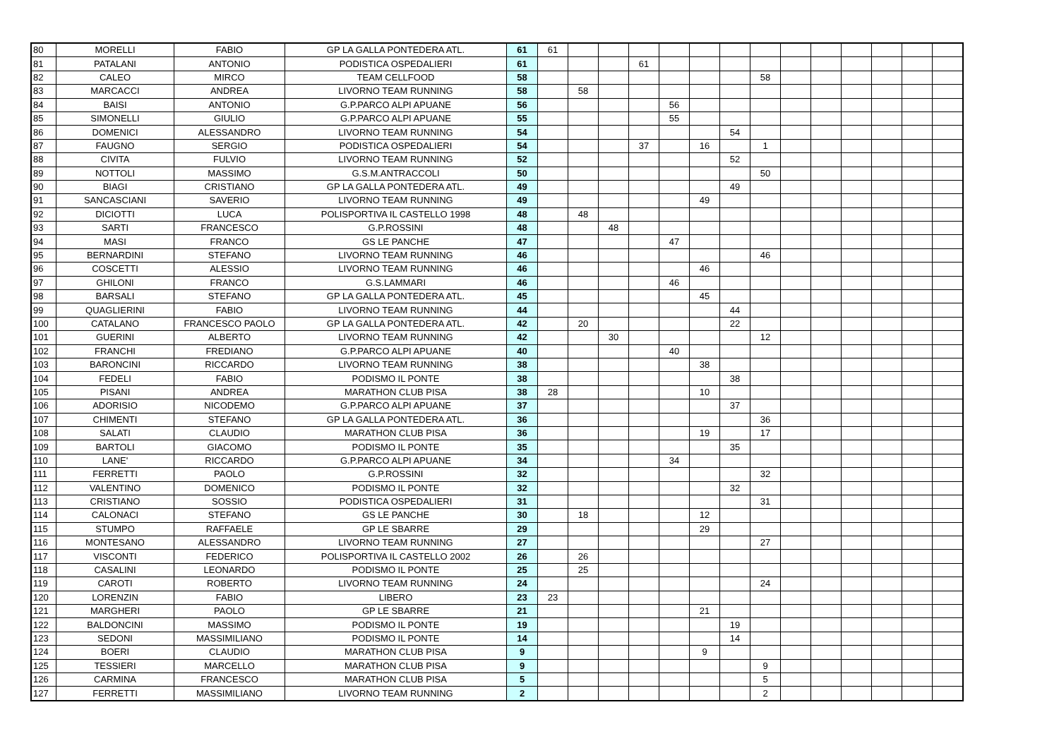| 80 | MORELLI | FABIO | GP LA GALLA PONTEDERA ATL. | 61 | 61 | | | | | | | | | | | | | |
| 81 | PATALANI | ANTONIO | PODISTICA OSPEDALIERI | 61 | | | | 61 | | | | | | | | | | |
| 82 | CALEO | MIRCO | TEAM CELLFOOD | 58 | | | | | | | | 58 | | | | | | |
| 83 | MARCACCI | ANDREA | LIVORNO TEAM RUNNING | 58 | | 58 | | | | | | | | | | | | |
| 84 | BAISI | ANTONIO | G.P.PARCO ALPI APUANE | 56 | | | | | 56 | | | | | | | | | |
| 85 | SIMONELLI | GIULIO | G.P.PARCO ALPI APUANE | 55 | | | | | 55 | | | | | | | | | |
| 86 | DOMENICI | ALESSANDRO | LIVORNO TEAM RUNNING | 54 | | | | | | | 54 | | | | | | | |
| 87 | FAUGNO | SERGIO | PODISTICA OSPEDALIERI | 54 | | | | 37 | | 16 | | 1 | | | | | | |
| 88 | CIVITA | FULVIO | LIVORNO TEAM RUNNING | 52 | | | | | | | 52 | | | | | | | |
| 89 | NOTTOLI | MASSIMO | G.S.M.ANTRACCOLI | 50 | | | | | | | | 50 | | | | | | |
| 90 | BIAGI | CRISTIANO | GP LA GALLA PONTEDERA ATL. | 49 | | | | | | | 49 | | | | | | | |
| 91 | SANCASCIANI | SAVERIO | LIVORNO TEAM RUNNING | 49 | | | | | | 49 | | | | | | | | |
| 92 | DICIOTTI | LUCA | POLISPORTIVA IL CASTELLO 1998 | 48 | | 48 | | | | | | | | | | | | |
| 93 | SARTI | FRANCESCO | G.P.ROSSINI | 48 | | | 48 | | | | | | | | | | | |
| 94 | MASI | FRANCO | GS LE PANCHE | 47 | | | | | 47 | | | | | | | | | |
| 95 | BERNARDINI | STEFANO | LIVORNO TEAM RUNNING | 46 | | | | | | | | 46 | | | | | | |
| 96 | COSCETTI | ALESSIO | LIVORNO TEAM RUNNING | 46 | | | | | | 46 | | | | | | | | |
| 97 | GHILONI | FRANCO | G.S.LAMMARI | 46 | | | | | 46 | | | | | | | | | |
| 98 | BARSALI | STEFANO | GP LA GALLA PONTEDERA ATL. | 45 | | | | | | 45 | | | | | | | | |
| 99 | QUAGLIERINI | FABIO | LIVORNO TEAM RUNNING | 44 | | | | | | | 44 | | | | | | | |
| 100 | CATALANO | FRANCESCO PAOLO | GP LA GALLA PONTEDERA ATL. | 42 | | 20 | | | | | 22 | | | | | | | |
| 101 | GUERINI | ALBERTO | LIVORNO TEAM RUNNING | 42 | | | 30 | | | | | 12 | | | | | | |
| 102 | FRANCHI | FREDIANO | G.P.PARCO ALPI APUANE | 40 | | | | | 40 | | | | | | | | | |
| 103 | BARONCINI | RICCARDO | LIVORNO TEAM RUNNING | 38 | | | | | | 38 | | | | | | | | |
| 104 | FEDELI | FABIO | PODISMO IL PONTE | 38 | | | | | | | 38 | | | | | | | |
| 105 | PISANI | ANDREA | MARATHON CLUB PISA | 38 | 28 | | | | | 10 | | | | | | | | |
| 106 | ADORISIO | NICODEMO | G.P.PARCO ALPI APUANE | 37 | | | | | | | 37 | | | | | | | |
| 107 | CHIMENTI | STEFANO | GP LA GALLA PONTEDERA ATL. | 36 | | | | | | | | 36 | | | | | | |
| 108 | SALATI | CLAUDIO | MARATHON CLUB PISA | 36 | | | | | | 19 | | 17 | | | | | | |
| 109 | BARTOLI | GIACOMO | PODISMO IL PONTE | 35 | | | | | | | 35 | | | | | | | |
| 110 | LANE' | RICCARDO | G.P.PARCO ALPI APUANE | 34 | | | | | 34 | | | | | | | | | |
| 111 | FERRETTI | PAOLO | G.P.ROSSINI | 32 | | | | | | | | 32 | | | | | | |
| 112 | VALENTINO | DOMENICO | PODISMO IL PONTE | 32 | | | | | | | 32 | | | | | | | |
| 113 | CRISTIANO | SOSSIO | PODISTICA OSPEDALIERI | 31 | | | | | | | | 31 | | | | | | |
| 114 | CALONACI | STEFANO | GS LE PANCHE | 30 | | 18 | | | | 12 | | | | | | | | |
| 115 | STUMPO | RAFFAELE | GP LE SBARRE | 29 | | | | | | 29 | | | | | | | | |
| 116 | MONTESANO | ALESSANDRO | LIVORNO TEAM RUNNING | 27 | | | | | | | | 27 | | | | | | |
| 117 | VISCONTI | FEDERICO | POLISPORTIVA IL CASTELLO 2002 | 26 | | 26 | | | | | | | | | | | | |
| 118 | CASALINI | LEONARDO | PODISMO IL PONTE | 25 | | 25 | | | | | | | | | | | | |
| 119 | CAROTI | ROBERTO | LIVORNO TEAM RUNNING | 24 | | | | | | | | 24 | | | | | | |
| 120 | LORENZIN | FABIO | LIBERO | 23 | 23 | | | | | | | | | | | | | |
| 121 | MARGHERI | PAOLO | GP LE SBARRE | 21 | | | | | | 21 | | | | | | | | |
| 122 | BALDONCINI | MASSIMO | PODISMO IL PONTE | 19 | | | | | | | 19 | | | | | | | |
| 123 | SEDONI | MASSIMILIANO | PODISMO IL PONTE | 14 | | | | | | | 14 | | | | | | | |
| 124 | BOERI | CLAUDIO | MARATHON CLUB PISA | 9 | | | | | | 9 | | | | | | | | |
| 125 | TESSIERI | MARCELLO | MARATHON CLUB PISA | 9 | | | | | | | | 9 | | | | | | |
| 126 | CARMINA | FRANCESCO | MARATHON CLUB PISA | 5 | | | | | | | | 5 | | | | | | |
| 127 | FERRETTI | MASSIMILIANO | LIVORNO TEAM RUNNING | 2 | | | | | | | | 2 | | | | | | |